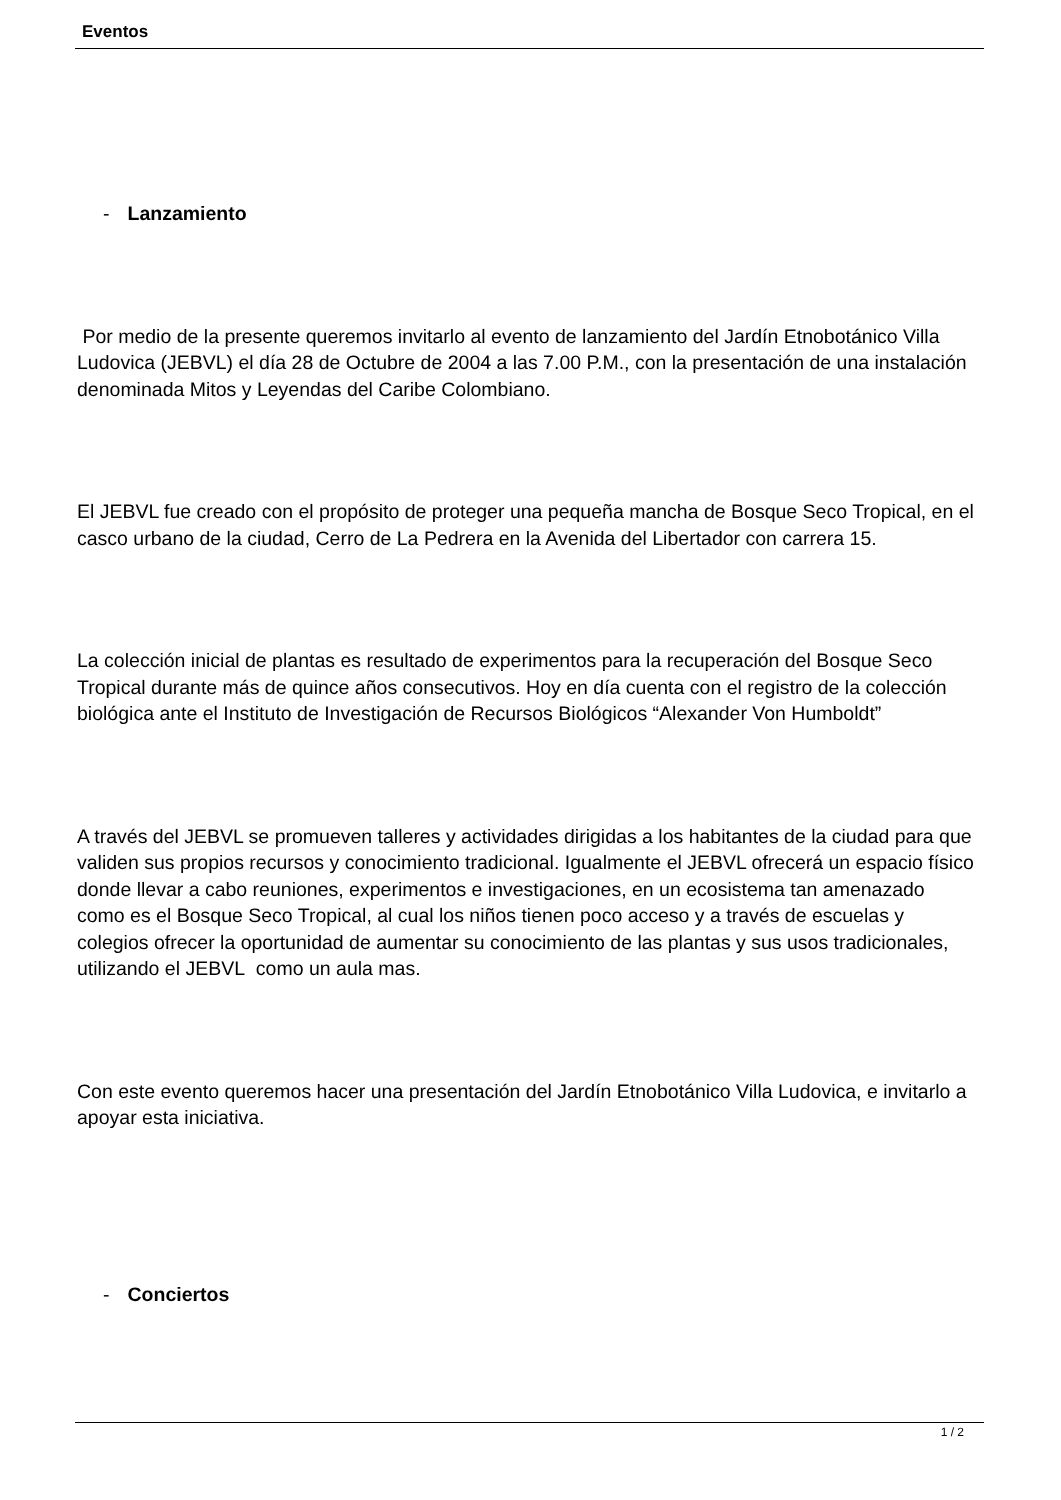Eventos
- Lanzamiento
Por medio de la presente queremos invitarlo al evento de lanzamiento del Jardín Etnobotánico Villa Ludovica (JEBVL) el día 28 de Octubre de 2004 a las 7.00 P.M., con la presentación de una instalación denominada Mitos y Leyendas del Caribe Colombiano.
El JEBVL fue creado con el propósito de proteger una pequeña mancha de Bosque Seco Tropical, en el casco urbano de la ciudad, Cerro de La Pedrera en la Avenida del Libertador con carrera 15.
La colección inicial de plantas es resultado de experimentos para la recuperación del Bosque Seco Tropical durante más de quince años consecutivos. Hoy en día cuenta con el registro de la colección biológica ante el Instituto de Investigación de Recursos Biológicos “Alexander Von Humboldt”
A través del JEBVL se promueven talleres y actividades dirigidas a los habitantes de la ciudad para que validen sus propios recursos y conocimiento tradicional. Igualmente el JEBVL ofrecerá un espacio físico donde llevar a cabo reuniones, experimentos e investigaciones, en un ecosistema tan amenazado como es el Bosque Seco Tropical, al cual los niños tienen poco acceso y a través de escuelas y colegios ofrecer la oportunidad de aumentar su conocimiento de las plantas y sus usos tradicionales, utilizando el JEBVL como un aula mas.
Con este evento queremos hacer una presentación del Jardín Etnobotánico Villa Ludovica, e invitarlo a apoyar esta iniciativa.
- Conciertos
1 / 2